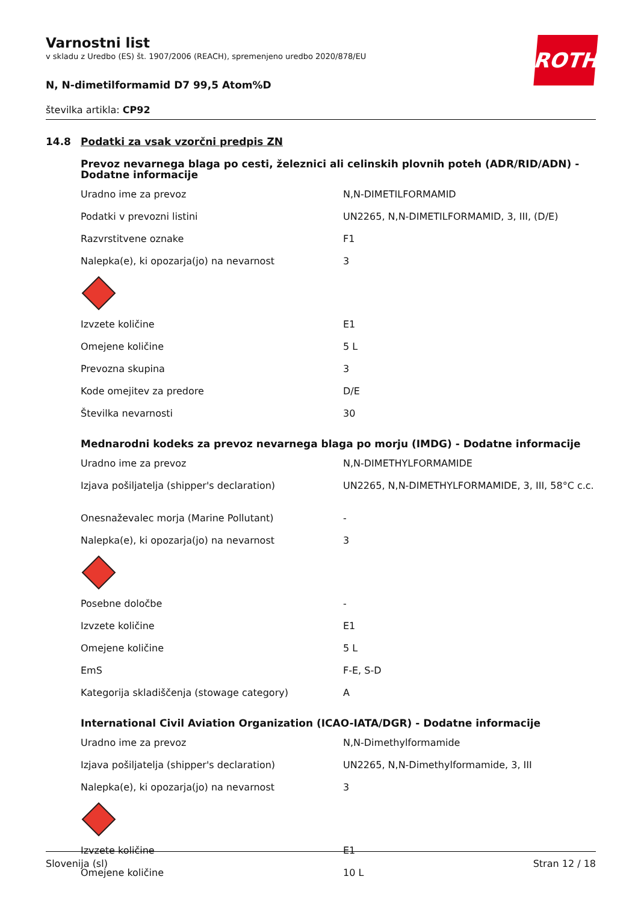Varnostni list
v skladu z Uredbo (ES) št. 1907/2006 (REACH), spremenjeno uredbo 2020/878/EU
N, N-dimetilformamid D7 99,5 Atom%D
številka artikla: CP92
ROTH
14.8 Podatki za vsak vzorčni predpis ZN
Prevoz nevarnega blaga po cesti, železnici ali celinskih plovnih poteh (ADR/RID/ADN) - Dodatne informacije
| Uradno ime za prevoz | N,N-DIMETILFORMAMID |
| Podatki v prevozni listini | UN2265, N,N-DIMETILFORMAMID, 3, III, (D/E) |
| Razvrstitvene oznake | F1 |
| Nalepka(e), ki opozarja(jo) na nevarnost | 3 |
| Izvzete količine | E1 |
| Omejene količine | 5 L |
| Prevozna skupina | 3 |
| Kode omejitev za predore | D/E |
| Številka nevarnosti | 30 |
Mednarodni kodeks za prevoz nevarnega blaga po morju (IMDG) - Dodatne informacije
| Uradno ime za prevoz | N,N-DIMETHYLFORMAMIDE |
| Izjava pošiljatelja (shipper's declaration) | UN2265, N,N-DIMETHYLFORMAMIDE, 3, III, 58°C c.c. |
| Onesnaževalec morja (Marine Pollutant) | - |
| Nalepka(e), ki opozarja(jo) na nevarnost | 3 |
| Posebne določbe | - |
| Izvzete količine | E1 |
| Omejene količine | 5 L |
| EmS | F-E, S-D |
| Kategorija skladiščenja (stowage category) | A |
International Civil Aviation Organization (ICAO-IATA/DGR) - Dodatne informacije
| Uradno ime za prevoz | N,N-Dimethylformamide |
| Izjava pošiljatelja (shipper's declaration) | UN2265, N,N-Dimethylformamide, 3, III |
| Nalepka(e), ki opozarja(jo) na nevarnost | 3 |
| Izvzete količine | E1 |
| Omejene količine | 10 L |
Slovenija (sl) Stran 12 / 18